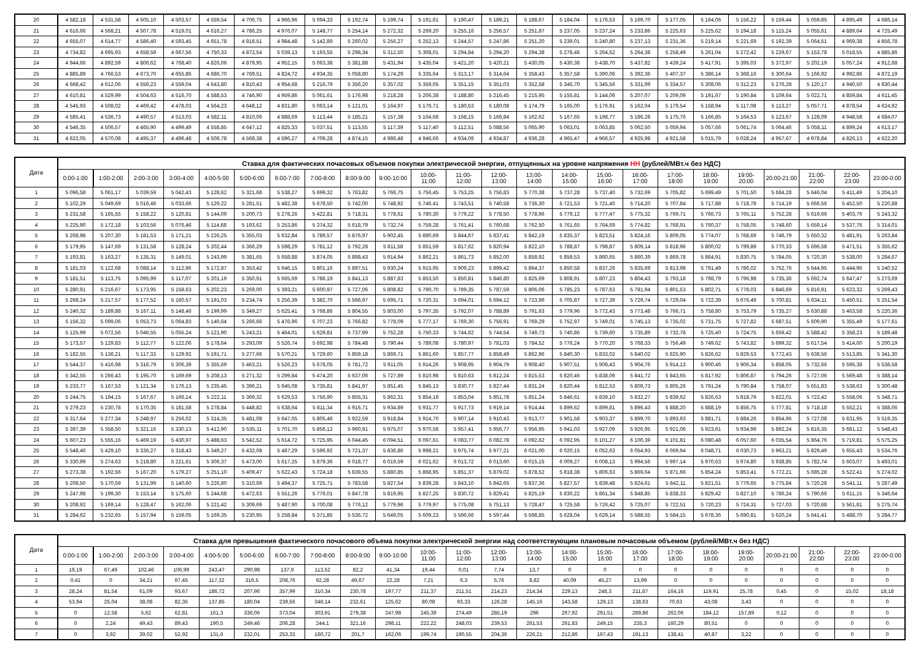| 20 | 4 582,18 | 4 531,58 | 4 505,10 | 4 503,57 | 4 559,54 | 4 706,75 | 4 966,96 | 5 094,33 | 5 192,74 | 5 199,74 | 5 191,61 | 5 190,47 | 5 189,21 | 5 188,67 | 5 184,04 | 5 176,53 | 5 169,70 | 5 177,05 | 5 164,06 | 5 156,22 | 5 159,44 | 5 059,85 | 4 895,49 | 4 686,14 |
| 21 | 4 616,66 | 4 568,21 | 4 507,78 | 4 519,01 | 4 616,27 | 4 786,25 | 4 976,07 | 5 148,77 | 5 254,14 | 5 272,32 | 5 269,20 | 5 255,16 | 5 256,57 | 5 251,87 | 5 237,05 | 5 237,24 | 5 233,86 | 5 225,63 | 5 225,62 | 5 194,18 | 5 115,24 | 5 055,61 | 4 889,64 | 4 725,49 |
| 22 | 4 655,07 | 4 614,77 | 4 586,40 | 4 593,45 | 4 651,78 | 4 818,51 | 4 984,48 | 5 142,89 | 5 260,02 | 5 256,27 | 5 252,13 | 5 244,57 | 5 247,86 | 5 251,20 | 5 239,01 | 5 240,80 | 5 237,13 | 5 231,36 | 5 219,14 | 5 221,69 | 5 192,39 | 5 064,51 | 4 969,38 | 4 856,78 |
| 23 | 4 734,82 | 4 695,93 | 4 658,59 | 4 667,56 | 4 750,33 | 4 872,54 | 5 039,13 | 5 193,55 | 5 298,34 | 5 312,50 | 5 308,01 | 5 294,84 | 5 294,20 | 5 294,38 | 5 278,46 | 5 264,52 | 5 264,38 | 5 258,49 | 5 261,04 | 5 272,42 | 5 229,67 | 5 153,78 | 5 018,55 | 4 885,86 |
| 24 | 4 944,66 | 4 892,59 | 4 806,62 | 4 768,40 | 4 826,06 | 4 879,95 | 4 952,15 | 5 063,38 | 5 381,88 | 5 431,94 | 5 435,04 | 5 421,20 | 5 420,21 | 5 430,05 | 5 430,38 | 5 438,70 | 5 437,82 | 5 439,24 | 5 417,91 | 5 395,03 | 5 372,97 | 5 202,19 | 5 057,24 | 4 912,68 |
| 25 | 4 885,89 | 4 766,53 | 4 673,70 | 4 655,86 | 4 686,70 | 4 769,51 | 4 824,72 | 4 934,35 | 5 058,80 | 5 174,29 | 5 335,64 | 5 313,17 | 5 314,64 | 5 358,43 | 5 357,58 | 5 390,06 | 5 392,36 | 5 407,37 | 5 386,14 | 5 368,16 | 5 300,64 | 5 166,92 | 4 992,86 | 4 872,19 |
| 26 | 4 668,42 | 4 612,06 | 4 556,23 | 4 559,04 | 4 643,80 | 4 810,43 | 4 954,68 | 5 216,79 | 5 356,20 | 5 357,02 | 5 359,05 | 5 351,15 | 5 351,03 | 5 352,58 | 5 346,70 | 5 345,56 | 5 331,99 | 5 334,57 | 5 308,06 | 5 312,23 | 5 276,28 | 5 120,17 | 4 940,50 | 4 830,44 |
| 27 | 4 610,81 | 4 529,99 | 4 504,63 | 4 516,70 | 4 588,53 | 4 746,90 | 4 959,86 | 5 061,61 | 5 176,98 | 5 218,28 | 5 206,38 | 5 188,80 | 5 216,45 | 5 215,95 | 5 155,81 | 5 144,06 | 5 207,07 | 5 209,09 | 5 191,67 | 5 190,84 | 5 109,64 | 5 022,71 | 4 859,84 | 4 611,45 |
| 28 | 4 545,93 | 4 508,02 | 4 469,42 | 4 478,03 | 4 564,23 | 4 648,12 | 4 831,80 | 5 063,14 | 5 121,01 | 5 164,97 | 5 176,71 | 5 180,53 | 5 180,08 | 5 174,79 | 5 165,00 | 5 176,91 | 5 162,04 | 5 179,54 | 5 158,94 | 5 117,08 | 5 113,27 | 5 057,71 | 4 878,54 | 4 624,92 |
| 29 | 4 585,41 | 4 536,73 | 4 490,57 | 4 513,03 | 4 582,11 | 4 810,06 | 4 888,69 | 5 113,44 | 5 185,21 | 5 157,38 | 5 164,68 | 5 168,15 | 5 166,84 | 5 162,62 | 5 167,65 | 5 198,77 | 5 186,28 | 5 175,76 | 5 166,85 | 5 164,53 | 5 123,67 | 5 128,09 | 4 948,58 | 4 684,07 |
| 30 | 4 546,35 | 4 506,57 | 4 465,90 | 4 499,49 | 4 558,85 | 4 647,12 | 4 825,33 | 5 037,51 | 5 113,55 | 5 117,39 | 5 117,40 | 5 112,51 | 5 088,56 | 5 065,90 | 5 063,01 | 5 063,85 | 5 062,50 | 5 059,94 | 5 057,66 | 5 061,74 | 5 064,46 | 5 058,11 | 4 899,24 | 4 613,17 |
| 31 | 4 622,05 | 4 570,08 | 4 495,37 | 4 496,48 | 4 506,78 | 4 568,38 | 4 596,27 | 4 709,28 | 4 874,15 | 4 986,48 | 4 946,66 | 4 934,09 | 4 934,87 | 4 936,28 | 4 965,47 | 4 966,57 | 4 925,98 | 4 921,58 | 5 015,79 | 5 028,24 | 4 957,67 | 4 978,84 | 4 826,13 | 4 622,20 |
| Дата | Ставка для фактических почасовых объемов покупки электрической энергии, отпущенных на уровне напряжения НН (рублей/МВт.ч без НДС) | | | | | | | | | | | | | | | | | | | | | | | |
| --- | --- | --- | --- | --- | --- | --- | --- | --- | --- | --- | --- | --- | --- | --- | --- | --- | --- | --- | --- | --- | --- | --- | --- | --- |
| | 0:00-1:00 | 1:00-2:00 | 2:00-3:00 | 3:00-4:00 | 4:00-5:00 | 5:00-6:00 | 6:00-7:00 | 7:00-8:00 | 8:00-9:00 | 9:00-10:00 | 10:00- 11:00 | 11:00- 12:00 | 12:00- 13:00 | 13:00- 14:00 | 14:00- 15:00 | 15:00- 16:00 | 16:00- 17:00 | 17:00- 18:00 | 18:00- 19:00 | 19:00- 20:00 | 20:00-21:00 | 21:00- 22:00 | 22:00- 23:00 | 23:00-0:00 |
| 1 | 5 096,58 | 5 061,17 | 5 039,59 | 5 042,43 | 5 128,62 | 5 321,68 | 5 538,27 | 5 699,32 | 5 763,82 | 5 766,75 | 5 756,45 | 5 753,25 | 5 756,83 | 5 770,38 | 5 737,28 | 5 737,40 | 5 732,69 | 5 705,82 | 5 699,49 | 5 701,50 | 5 684,28 | 5 646,04 | 5 411,49 | 5 204,10 |
| 2 | 5 102,29 | 5 049,69 | 5 016,46 | 5 033,66 | 5 129,22 | 5 281,51 | 5 482,38 | 5 678,50 | 5 742,00 | 5 748,92 | 5 746,41 | 5 743,51 | 5 740,58 | 5 736,30 | 5 721,53 | 5 721,40 | 5 714,20 | 5 707,84 | 5 717,88 | 5 718,78 | 5 714,19 | 5 666,56 | 5 452,50 | 5 220,88 |
| 3 | 5 231,58 | 5 165,55 | 5 158,22 | 5 120,81 | 5 144,09 | 5 200,73 | 5 278,26 | 5 422,81 | 5 718,31 | 5 778,61 | 5 780,30 | 5 779,22 | 5 778,50 | 5 778,96 | 5 779,12 | 5 777,47 | 5 775,32 | 5 769,71 | 5 766,73 | 5 765,11 | 5 752,28 | 5 619,66 | 5 403,76 | 5 243,32 |
| 4 | 5 225,90 | 5 172,18 | 5 103,56 | 5 076,46 | 5 114,68 | 5 193,62 | 5 253,86 | 5 374,32 | 5 618,79 | 5 732,74 | 5 759,28 | 5 761,41 | 5 760,68 | 5 762,50 | 5 761,65 | 5 764,69 | 5 774,82 | 5 768,91 | 5 760,37 | 5 758,05 | 5 748,60 | 5 659,14 | 5 537,76 | 5 314,01 |
| 5 | 5 268,98 | 5 207,30 | 5 181,53 | 5 171,21 | 5 226,25 | 5 355,03 | 5 632,84 | 5 789,57 | 5 876,97 | 5 902,45 | 5 890,69 | 5 844,67 | 5 837,41 | 5 842,19 | 5 835,37 | 5 823,51 | 5 824,16 | 5 809,05 | 5 774,07 | 5 768,69 | 5 746,79 | 5 650,32 | 5 481,91 | 5 263,84 |
| 6 | 5 179,95 | 5 147,69 | 5 131,58 | 5 128,24 | 5 202,44 | 5 366,29 | 5 598,29 | 5 781,12 | 5 792,28 | 5 811,58 | 5 851,59 | 5 817,62 | 5 820,94 | 5 822,10 | 5 788,87 | 5 798,87 | 5 809,14 | 5 818,96 | 5 800,02 | 5 799,89 | 5 770,33 | 5 696,58 | 5 471,51 | 5 355,62 |
| 7 | 5 193,81 | 5 163,27 | 5 135,31 | 5 149,01 | 5 243,99 | 5 381,65 | 5 658,88 | 5 874,05 | 5 898,43 | 5 914,94 | 5 862,21 | 5 861,73 | 5 852,00 | 5 858,92 | 5 859,53 | 5 860,65 | 5 860,39 | 5 869,78 | 5 864,91 | 5 830,75 | 5 784,05 | 5 720,30 | 5 538,00 | 5 284,67 |
| 8 | 5 181,03 | 5 122,68 | 5 088,14 | 5 112,96 | 5 172,87 | 5 353,42 | 5 646,15 | 5 801,16 | 5 897,51 | 5 930,24 | 5 915,95 | 5 909,23 | 5 899,42 | 5 864,37 | 5 850,58 | 5 837,26 | 5 835,69 | 5 813,98 | 5 791,49 | 5 786,02 | 5 752,76 | 5 644,95 | 5 444,96 | 5 240,52 |
| 9 | 5 181,51 | 5 113,75 | 5 095,99 | 5 117,07 | 5 201,19 | 5 350,91 | 5 665,69 | 5 786,19 | 5 841,13 | 5 887,83 | 5 853,50 | 5 850,81 | 5 846,80 | 5 825,69 | 5 808,91 | 5 807,23 | 5 804,43 | 5 793,18 | 5 798,79 | 5 796,98 | 5 735,36 | 5 692,74 | 5 647,47 | 5 273,69 |
| 10 | 5 280,91 | 5 216,67 | 5 173,95 | 5 158,63 | 5 202,23 | 5 269,00 | 5 393,21 | 5 600,97 | 5 727,06 | 5 808,82 | 5 790,70 | 5 789,35 | 5 787,59 | 5 806,06 | 5 785,23 | 5 787,63 | 5 781,94 | 5 801,53 | 5 802,71 | 5 778,03 | 5 846,69 | 5 816,91 | 5 623,32 | 5 269,43 |
| 11 | 5 268,24 | 5 217,57 | 5 177,52 | 5 160,57 | 5 191,03 | 5 234,74 | 5 256,39 | 5 382,70 | 5 566,97 | 5 695,71 | 5 720,31 | 5 694,01 | 5 694,12 | 5 723,96 | 5 705,87 | 5 727,39 | 5 729,74 | 5 729,04 | 5 722,39 | 5 676,49 | 5 700,81 | 5 634,11 | 5 450,51 | 5 251,54 |
| 12 | 5 240,32 | 5 189,88 | 5 167,11 | 5 148,46 | 5 199,99 | 5 349,27 | 5 625,41 | 5 768,86 | 5 804,55 | 5 803,00 | 5 797,35 | 5 792,07 | 5 788,89 | 5 791,63 | 5 779,96 | 5 772,43 | 5 773,48 | 5 766,71 | 5 758,80 | 5 753,79 | 5 735,27 | 5 630,88 | 5 463,58 | 5 220,36 |
| 13 | 5 156,32 | 5 099,06 | 5 053,73 | 5 064,83 | 5 140,64 | 5 266,66 | 5 476,96 | 5 707,23 | 5 766,82 | 5 778,09 | 5 777,17 | 5 769,30 | 5 756,91 | 5 769,29 | 5 752,97 | 5 749,01 | 5 745,13 | 5 735,02 | 5 731,75 | 5 727,82 | 5 687,51 | 5 609,90 | 5 355,49 | 5 177,61 |
| 14 | 5 125,99 | 5 072,56 | 5 046,55 | 5 055,24 | 5 121,90 | 5 243,21 | 5 464,01 | 5 629,81 | 5 737,99 | 5 752,28 | 5 750,33 | 5 744,62 | 5 744,54 | 5 749,73 | 5 740,86 | 5 739,60 | 5 735,89 | 5 732,78 | 5 725,40 | 5 724,75 | 5 659,42 | 5 588,42 | 5 358,23 | 5 189,48 |
| 15 | 5 173,57 | 5 129,83 | 5 112,77 | 5 122,06 | 5 178,64 | 5 293,09 | 5 526,74 | 5 692,98 | 5 784,48 | 5 790,44 | 5 789,08 | 5 780,97 | 5 781,03 | 5 784,52 | 5 776,24 | 5 770,20 | 5 768,33 | 5 756,49 | 5 749,62 | 5 743,82 | 5 699,32 | 5 617,54 | 5 414,60 | 5 200,19 |
| 16 | 5 182,55 | 5 136,21 | 5 117,33 | 5 129,92 | 5 191,71 | 5 277,66 | 5 570,21 | 5 729,60 | 5 859,18 | 5 869,71 | 5 861,60 | 5 857,77 | 5 858,49 | 5 862,96 | 5 840,30 | 5 833,02 | 5 840,02 | 5 825,90 | 5 826,62 | 5 829,53 | 5 772,43 | 5 638,56 | 5 513,85 | 5 341,30 |
| 17 | 5 544,37 | 5 416,98 | 5 316,79 | 5 306,39 | 5 355,69 | 5 463,21 | 5 526,23 | 5 678,05 | 5 781,72 | 5 911,05 | 5 914,26 | 5 908,95 | 5 904,79 | 5 908,40 | 5 907,51 | 5 908,43 | 5 904,76 | 5 914,13 | 5 900,46 | 5 906,34 | 5 858,05 | 5 732,66 | 5 595,38 | 5 538,58 |
| 18 | 5 342,55 | 5 266,43 | 5 195,70 | 5 169,69 | 5 208,13 | 5 271,32 | 5 299,84 | 5 474,20 | 5 637,06 | 5 727,89 | 5 810,98 | 5 810,63 | 5 812,24 | 5 815,53 | 5 820,46 | 5 838,06 | 5 841,72 | 5 843,65 | 5 817,92 | 5 806,87 | 5 794,26 | 5 727,06 | 5 569,48 | 5 388,14 |
| 19 | 5 233,77 | 5 167,53 | 5 121,34 | 5 176,13 | 5 235,45 | 5 396,21 | 5 645,08 | 5 735,81 | 5 841,97 | 5 851,45 | 5 845,13 | 5 830,77 | 5 827,44 | 5 831,24 | 5 820,44 | 5 812,53 | 5 809,73 | 5 805,26 | 5 791,24 | 5 790,84 | 5 758,07 | 5 651,83 | 5 538,63 | 5 300,48 |
| 20 | 5 244,75 | 5 194,15 | 5 167,67 | 5 166,14 | 5 222,11 | 5 369,32 | 5 629,53 | 5 756,90 | 5 855,31 | 5 862,31 | 5 854,18 | 5 853,04 | 5 851,78 | 5 851,24 | 5 846,61 | 5 839,10 | 5 832,27 | 5 839,62 | 5 826,63 | 5 818,79 | 5 822,01 | 5 722,42 | 5 558,06 | 5 348,71 |
| 21 | 5 279,23 | 5 230,78 | 5 170,35 | 5 181,58 | 5 278,84 | 5 448,82 | 5 638,64 | 5 811,34 | 5 916,71 | 5 934,89 | 5 931,77 | 5 917,73 | 5 919,14 | 5 914,44 | 5 899,62 | 5 899,81 | 5 896,43 | 5 888,20 | 5 888,19 | 5 856,75 | 5 777,81 | 5 718,18 | 5 552,21 | 5 388,06 |
| 22 | 5 317,64 | 5 277,34 | 5 248,97 | 5 256,02 | 5 314,35 | 5 481,08 | 5 647,05 | 5 805,46 | 5 922,59 | 5 918,84 | 5 914,70 | 5 907,14 | 5 910,43 | 5 913,77 | 5 901,58 | 5 903,37 | 5 899,70 | 5 893,93 | 5 881,71 | 5 884,26 | 5 854,96 | 5 727,08 | 5 631,95 | 5 519,35 |
| 23 | 5 397,39 | 5 358,50 | 5 321,16 | 5 330,13 | 5 412,90 | 5 535,11 | 5 701,70 | 5 856,12 | 5 960,91 | 5 975,07 | 5 970,58 | 5 957,41 | 5 956,77 | 5 956,95 | 5 941,03 | 5 927,09 | 5 926,95 | 5 921,06 | 5 923,61 | 5 934,99 | 5 892,24 | 5 816,35 | 5 681,12 | 5 548,43 |
| 24 | 5 607,23 | 5 555,16 | 5 469,19 | 5 430,97 | 5 488,63 | 5 542,52 | 5 614,72 | 5 725,95 | 6 044,45 | 6 094,51 | 6 097,61 | 6 083,77 | 6 082,78 | 6 092,62 | 6 092,95 | 6 101,27 | 6 100,39 | 6 101,81 | 6 080,48 | 6 057,60 | 6 035,54 | 5 864,76 | 5 719,81 | 5 575,25 |
| 25 | 5 548,46 | 5 429,10 | 5 336,27 | 5 318,43 | 5 349,27 | 5 432,08 | 5 487,29 | 5 596,92 | 5 721,37 | 5 836,86 | 5 998,21 | 5 975,74 | 5 977,21 | 6 021,00 | 6 020,15 | 6 052,63 | 6 054,93 | 6 069,94 | 6 048,71 | 6 030,73 | 5 963,21 | 5 829,49 | 5 655,43 | 5 534,76 |
| 26 | 5 330,99 | 5 274,63 | 5 218,80 | 5 221,61 | 5 306,37 | 5 473,00 | 5 617,25 | 5 879,36 | 6 018,77 | 6 019,59 | 6 021,62 | 6 013,72 | 6 013,60 | 6 015,15 | 6 009,27 | 6 008,13 | 5 994,56 | 5 997,14 | 5 970,63 | 5 974,80 | 5 938,85 | 5 782,74 | 5 603,07 | 5 493,01 |
| 27 | 5 273,38 | 5 192,56 | 5 167,20 | 5 179,27 | 5 251,10 | 5 409,47 | 5 622,43 | 5 724,18 | 5 839,55 | 5 880,85 | 5 868,95 | 5 851,37 | 5 879,02 | 5 878,52 | 5 818,38 | 5 806,63 | 5 869,64 | 5 871,66 | 5 854,24 | 5 853,41 | 5 772,21 | 5 685,28 | 5 522,41 | 5 274,02 |
| 28 | 5 208,50 | 5 170,59 | 5 131,99 | 5 140,60 | 5 226,80 | 5 310,69 | 5 494,37 | 5 725,71 | 5 783,58 | 5 827,54 | 5 839,28 | 5 843,10 | 5 842,65 | 5 837,36 | 5 827,57 | 5 839,48 | 5 824,61 | 5 842,11 | 5 821,51 | 5 779,65 | 5 775,84 | 5 720,28 | 5 541,11 | 5 287,49 |
| 29 | 5 247,98 | 5 199,30 | 5 153,14 | 5 175,60 | 5 244,68 | 5 472,63 | 5 551,26 | 5 776,01 | 5 847,78 | 5 819,95 | 5 827,25 | 5 830,72 | 5 829,41 | 5 825,19 | 5 830,22 | 5 861,34 | 5 848,85 | 5 838,33 | 5 829,42 | 5 827,10 | 5 786,24 | 5 790,66 | 5 611,15 | 5 346,64 |
| 30 | 5 208,92 | 5 169,14 | 5 128,47 | 5 162,06 | 5 221,42 | 5 309,69 | 5 487,90 | 5 700,08 | 5 776,12 | 5 779,96 | 5 779,97 | 5 775,08 | 5 751,13 | 5 728,47 | 5 725,58 | 5 726,42 | 5 725,07 | 5 722,51 | 5 720,23 | 5 724,31 | 5 727,03 | 5 720,68 | 5 561,81 | 5 275,74 |
| 31 | 5 284,62 | 5 232,65 | 5 157,94 | 5 159,05 | 5 169,35 | 5 230,95 | 5 258,84 | 5 371,85 | 5 536,72 | 5 649,05 | 5 609,23 | 5 596,66 | 5 597,44 | 5 598,85 | 5 628,04 | 5 629,14 | 5 588,55 | 5 584,15 | 5 678,36 | 5 690,81 | 5 620,24 | 5 641,41 | 5 488,70 | 5 284,77 |
| Дата | Ставка для превышения фактического почасового объема покупки электрической энергии над соответствующим плановым почасовым объемом (рублей/МВт.ч без НДС) | | | | | | | | | | | | | | | | | | | | | | | |
| --- | --- | --- | --- | --- | --- | --- | --- | --- | --- | --- | --- | --- | --- | --- | --- | --- | --- | --- | --- | --- | --- | --- | --- | --- |
| | 0:00-1:00 | 1:00-2:00 | 2:00-3:00 | 3:00-4:00 | 4:00-5:00 | 5:00-6:00 | 6:00-7:00 | 7:00-8:00 | 8:00-9:00 | 9:00-10:00 | 10:00- 11:00 | 11:00- 12:00 | 12:00- 13:00 | 13:00- 14:00 | 14:00- 15:00 | 15:00- 16:00 | 16:00- 17:00 | 17:00- 18:00 | 18:00- 19:00 | 19:00- 20:00 | 20:00-21:00 | 21:00- 22:00 | 22:00- 23:00 | 23:00-0:00 |
| 1 | 19,19 | 67,49 | 102,46 | 106,99 | 243,47 | 290,98 | 137,9 | 113,52 | 82,2 | 41,34 | 19,44 | 0,01 | 7,74 | 13,7 | 0 | 0 | 0 | 0 | 0 | 0 | 0 | 0 | 0 | 0 |
| 2 | 0,41 | 0 | 34,21 | 97,45 | 117,32 | 316,5 | 208,76 | 92,28 | 49,67 | 22,28 | 7,21 | 6,3 | 5,76 | 8,82 | 40,09 | 45,27 | 13,99 | 0 | 0 | 0 | 0 | 0 | 0 | 0 |
| 3 | 28,24 | 81,54 | 61,09 | 93,67 | 186,72 | 207,96 | 357,99 | 310,34 | 230,78 | 197,77 | 211,37 | 211,51 | 214,23 | 214,34 | 229,13 | 248,3 | 211,87 | 164,16 | 119,91 | 25,78 | 0,45 | 0 | 15,02 | 18,18 |
| 4 | 53,94 | 25,04 | 38,08 | 82,35 | 137,85 | 180,04 | 239,56 | 346,14 | 232,61 | 125,62 | 80,08 | 93,33 | 126,28 | 145,16 | 143,58 | 129,13 | 138,63 | 70,63 | 43,08 | 3,43 | 0 | 0 | 0 | 0 |
| 5 | 0 | 12,58 | 5,62 | 62,81 | 161,3 | 336,06 | 373,04 | 303,91 | 279,38 | 247,98 | 245,39 | 274,49 | 285,19 | 296 | 267,92 | 291,51 | 289,86 | 262,06 | 184,12 | 157,89 | 0,12 | 0 | 0 | 0 |
| 6 | 0 | 2,24 | 49,43 | 89,43 | 190,5 | 249,46 | 206,28 | 244,1 | 321,16 | 298,11 | 222,22 | 248,03 | 239,53 | 261,53 | 261,83 | 249,15 | 235,3 | 160,29 | 80,51 | 0 | 0 | 0 | 0 | 0 |
| 7 | 0 | 3,92 | 39,02 | 52,92 | 131,6 | 232,01 | 253,33 | 160,72 | 201,7 | 162,06 | 199,74 | 190,55 | 204,36 | 226,21 | 212,86 | 197,43 | 191,13 | 138,41 | 40,87 | 3,22 | 0 | 0 | 0 | 0 |